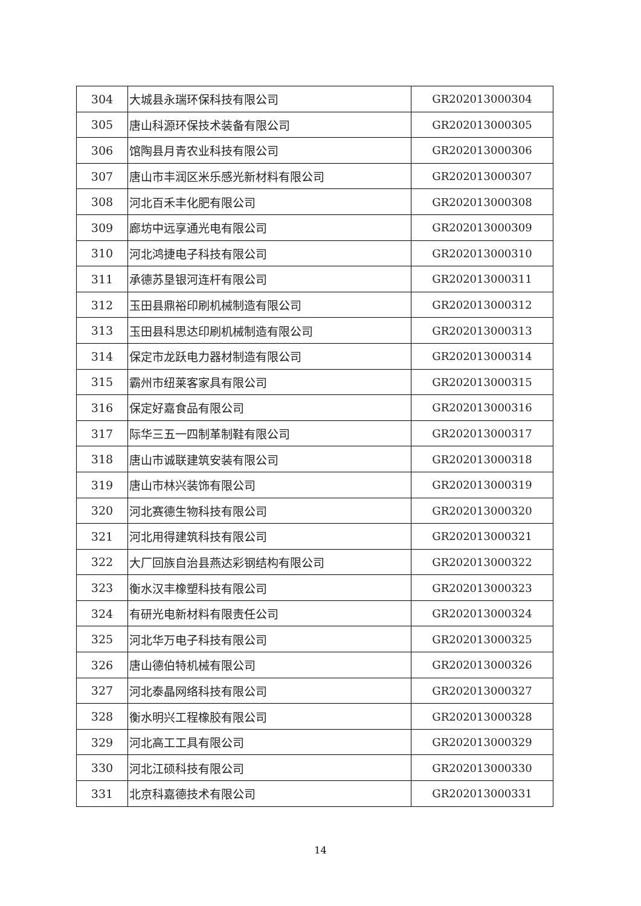| 304 | 大城县永瑞环保科技有限公司 | GR202013000304 |
| 305 | 唐山科源环保技术装备有限公司 | GR202013000305 |
| 306 | 馆陶县月青农业科技有限公司 | GR202013000306 |
| 307 | 唐山市丰润区米乐感光新材料有限公司 | GR202013000307 |
| 308 | 河北百禾丰化肥有限公司 | GR202013000308 |
| 309 | 廊坊中远享通光电有限公司 | GR202013000309 |
| 310 | 河北鸿捷电子科技有限公司 | GR202013000310 |
| 311 | 承德苏垦银河连杆有限公司 | GR202013000311 |
| 312 | 玉田县鼎裕印刷机械制造有限公司 | GR202013000312 |
| 313 | 玉田县科思达印刷机械制造有限公司 | GR202013000313 |
| 314 | 保定市龙跃电力器材制造有限公司 | GR202013000314 |
| 315 | 霸州市纽莱客家具有限公司 | GR202013000315 |
| 316 | 保定好嘉食品有限公司 | GR202013000316 |
| 317 | 际华三五一四制革制鞋有限公司 | GR202013000317 |
| 318 | 唐山市诚联建筑安装有限公司 | GR202013000318 |
| 319 | 唐山市林兴装饰有限公司 | GR202013000319 |
| 320 | 河北赛德生物科技有限公司 | GR202013000320 |
| 321 | 河北用得建筑科技有限公司 | GR202013000321 |
| 322 | 大厂回族自治县燕达彩钢结构有限公司 | GR202013000322 |
| 323 | 衡水汉丰橡塑科技有限公司 | GR202013000323 |
| 324 | 有研光电新材料有限责任公司 | GR202013000324 |
| 325 | 河北华万电子科技有限公司 | GR202013000325 |
| 326 | 唐山德伯特机械有限公司 | GR202013000326 |
| 327 | 河北泰晶网络科技有限公司 | GR202013000327 |
| 328 | 衡水明兴工程橡胶有限公司 | GR202013000328 |
| 329 | 河北高工工具有限公司 | GR202013000329 |
| 330 | 河北江硕科技有限公司 | GR202013000330 |
| 331 | 北京科嘉德技术有限公司 | GR202013000331 |
14